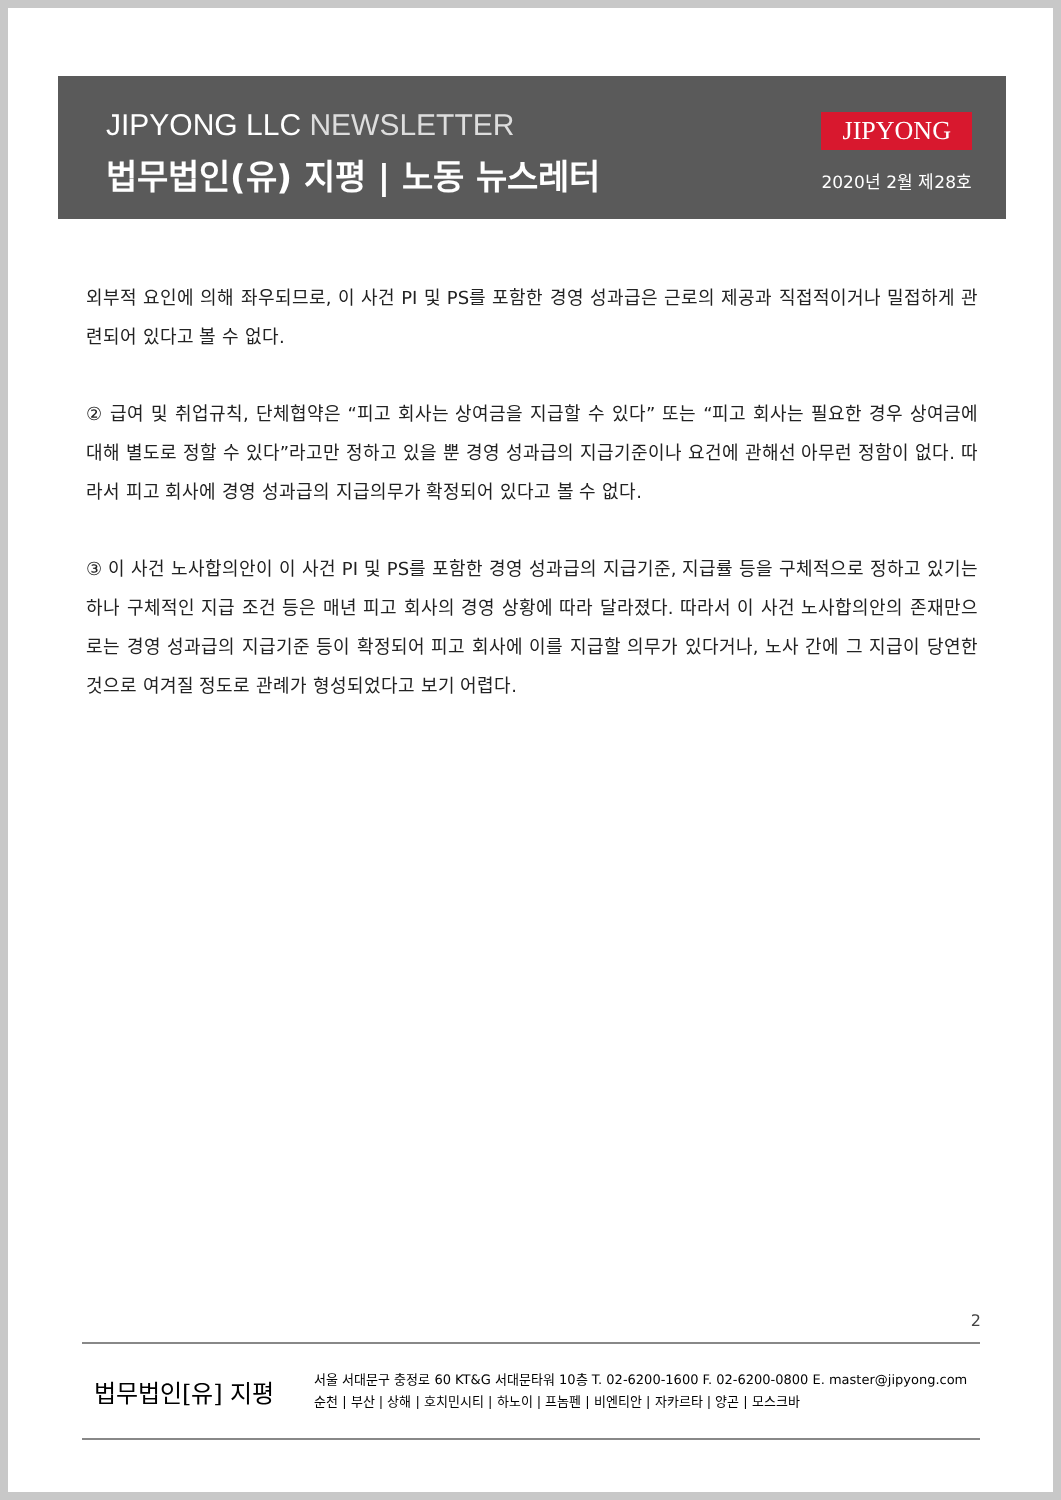JIPYONG LLC NEWSLETTER
법무법인(유) 지평 | 노동 뉴스레터
JIPYONG
2020년 2월 제28호
외부적 요인에 의해 좌우되므로, 이 사건 PI 및 PS를 포함한 경영 성과급은 근로의 제공과 직접적이거나 밀접하게 관련되어 있다고 볼 수 없다.
② 급여 및 취업규칙, 단체협약은 “피고 회사는 상여금을 지급할 수 있다” 또는 “피고 회사는 필요한 경우 상여금에 대해 별도로 정할 수 있다”라고만 정하고 있을 뿐 경영 성과급의 지급기준이나 요건에 관해선 아무런 정함이 없다. 따라서 피고 회사에 경영 성과급의 지급의무가 확정되어 있다고 볼 수 없다.
③ 이 사건 노사합의안이 이 사건 PI 및 PS를 포함한 경영 성과급의 지급기준, 지급률 등을 구체적으로 정하고 있기는 하나 구체적인 지급 조건 등은 매년 피고 회사의 경영 상황에 따라 달라졌다. 따라서 이 사건 노사합의안의 존재만으로는 경영 성과급의 지급기준 등이 확정되어 피고 회사에 이를 지급할 의무가 있다거나, 노사 간에 그 지급이 당연한 것으로 여겨질 정도로 관례가 형성되었다고 보기 어렵다.
2
법무법인[유] 지평
서울 서대문구 충정로 60 KT&G 서대문타워 10층 T. 02-6200-1600 F. 02-6200-0800 E. master@jipyong.com
순천 | 부산 | 상해 | 호치민시티 | 하노이 | 프놈펜 | 비엔티안 | 자카르타 | 양곤 | 모스크바